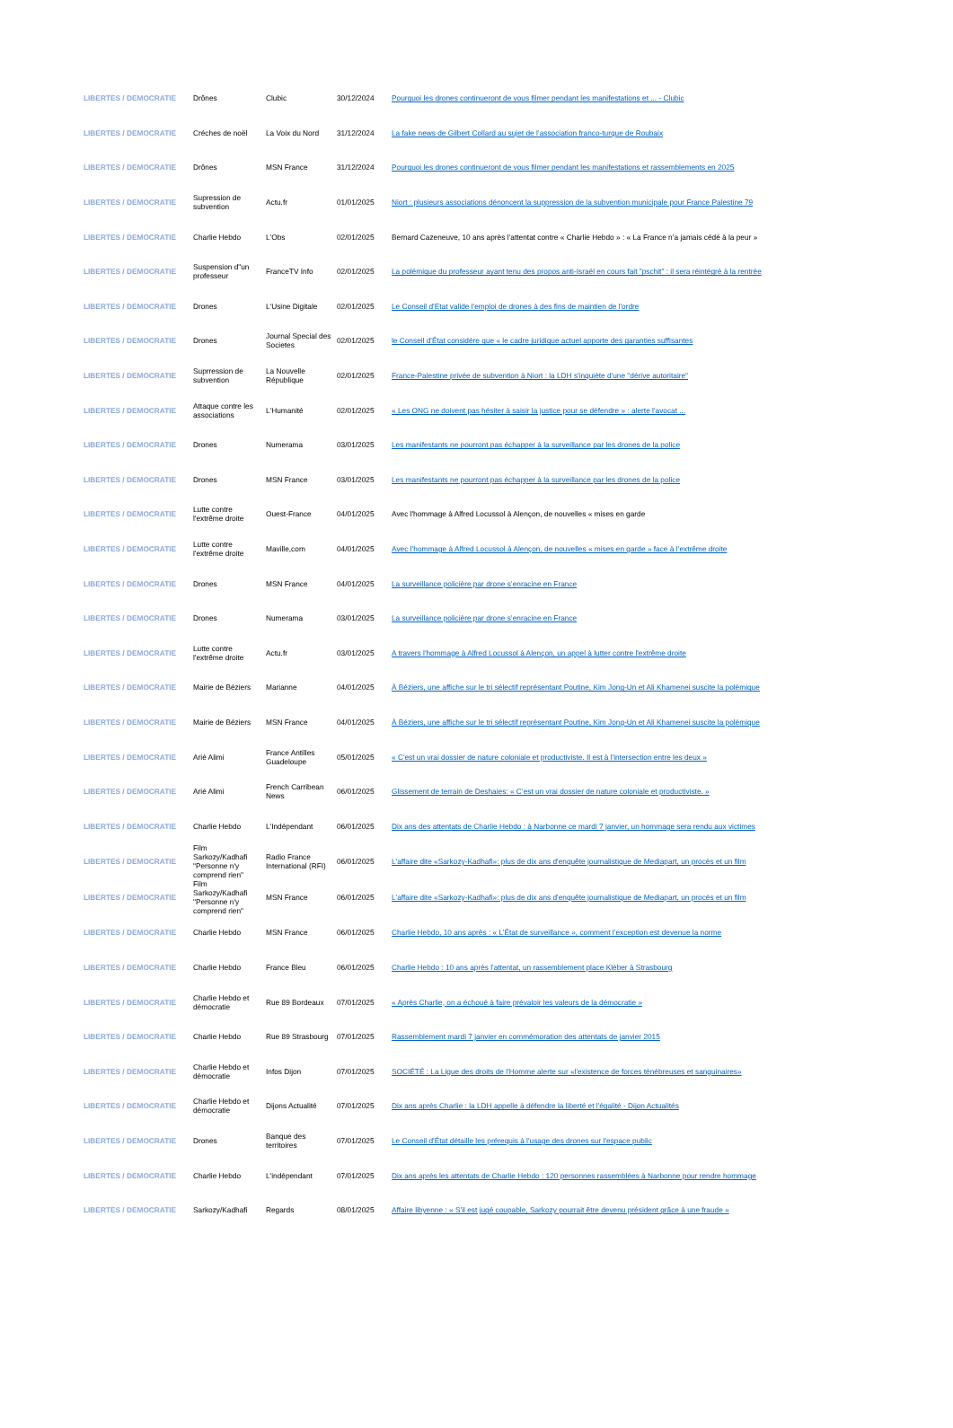| LIBERTES / DEMOCRATIE | Drônes | Clubic | 30/12/2024 | Pourquoi les drones continueront de vous filmer pendant les manifestations et ... - Clubic |
| LIBERTES / DEMOCRATIE | Créches de noël | La Voix du Nord | 31/12/2024 | La fake news de Gilbert Collard au sujet de l’association franco-turque de Roubaix |
| LIBERTES / DEMOCRATIE | Drônes | MSN France | 31/12/2024 | Pourquoi les drones continueront de vous filmer pendant les manifestations et rassemblements en 2025 |
| LIBERTES / DEMOCRATIE | Supression de subvention | Actu.fr | 01/01/2025 | Niort : plusieurs associations dénoncent la suppression de la subvention municipale pour France Palestine 79 |
| LIBERTES / DEMOCRATIE | Charlie Hebdo | L'Obs | 02/01/2025 | Bernard Cazeneuve, 10 ans après l’attentat contre « Charlie Hebdo » : « La France n’a jamais cédé à la peur » |
| LIBERTES / DEMOCRATIE | Suspension d"un professeur | FranceTV Info | 02/01/2025 | La polémique du professeur ayant tenu des propos anti-Israël en cours fait "pschit" : il sera réintégré à la rentrée |
| LIBERTES / DEMOCRATIE | Drones | L'Usine Digitale | 02/01/2025 | Le Conseil d'Etat valide l'emploi de drones à des fins de maintien de l'ordre |
| LIBERTES / DEMOCRATIE | Drones | Journal Special des Societes | 02/01/2025 | le Conseil d'État considère que « le cadre juridique actuel apporte des garanties suffisantes |
| LIBERTES / DEMOCRATIE | Suprression de subvention | La Nouvelle République | 02/01/2025 | France-Palestine privée de subvention à Niort : la LDH s'inquiète d'une "dérive autoritaire" |
| LIBERTES / DEMOCRATIE | Attaque contre les associations | L'Humanité | 02/01/2025 | « Les ONG ne doivent pas hésiter à saisir la justice pour se défendre » : alerte l'avocat ... |
| LIBERTES / DEMOCRATIE | Drones | Numerama | 03/01/2025 | Les manifestants ne pourront pas échapper à la surveillance par les drones de la police |
| LIBERTES / DEMOCRATIE | Drones | MSN France | 03/01/2025 | Les manifestants ne pourront pas échapper à la surveillance par les drones de la police |
| LIBERTES / DEMOCRATIE | Lutte contre l'extrême droite | Ouest-France | 04/01/2025 | Avec l'hommage à Alfred Locussol à Alençon, de nouvelles « mises en garde |
| LIBERTES / DEMOCRATIE | Lutte contre l'extrême droite | Maville,com | 04/01/2025 | Avec l’hommage à Alfred Locussol à Alençon, de nouvelles « mises en garde » face à l’extrême droite |
| LIBERTES / DEMOCRATIE | Drones | MSN France | 04/01/2025 | La surveillance policière par drone s’enracine en France |
| LIBERTES / DEMOCRATIE | Drones | Numerama | 03/01/2025 | La surveillance policière par drone s’enracine en France |
| LIBERTES / DEMOCRATIE | Lutte contre l'extrême droite | Actu.fr | 03/01/2025 | A travers l'hommage à Alfred Locussol à Alençon, un appel à lutter contre l'extrême droite |
| LIBERTES / DEMOCRATIE | Mairie de Béziers | Marianne | 04/01/2025 | À Béziers, une affiche sur le tri sélectif représentant Poutine, Kim Jong-Un et Ali Khamenei suscite la polémique |
| LIBERTES / DEMOCRATIE | Mairie de Béziers | MSN France | 04/01/2025 | À Béziers, une affiche sur le tri sélectif représentant Poutine, Kim Jong-Un et Ali Khamenei suscite la polémique |
| LIBERTES / DEMOCRATIE | Arié Alimi | France Antilles Guadeloupe | 05/01/2025 | « C'est un vrai dossier de nature coloniale et productiviste. Il est à l'intersection entre les deux » |
| LIBERTES / DEMOCRATIE | Arié Alimi | French Carribean News | 06/01/2025 | Glissement de terrain de Deshaies: « C’est un vrai dossier de nature coloniale et productiviste. » |
| LIBERTES / DEMOCRATIE | Charlie Hebdo | L'Indépendant | 06/01/2025 | Dix ans des attentats de Charlie Hebdo : à Narbonne ce mardi 7 janvier, un hommage sera rendu aux victimes |
| LIBERTES / DEMOCRATIE | Film Sarkozy/Kadhafi "Personne n'y comprend rien" | Radio France International (RFI) | 06/01/2025 | L'affaire dite «Sarkozy-Kadhafi»: plus de dix ans d'enquête journalistique de Mediapart, un procès et un film |
| LIBERTES / DEMOCRATIE | Film Sarkozy/Kadhafi "Personne n'y comprend rien" | MSN France | 06/01/2025 | L'affaire dite «Sarkozy-Kadhafi»: plus de dix ans d'enquête journalistique de Mediapart, un procès et un film |
| LIBERTES / DEMOCRATIE | Charlie Hebdo | MSN France | 06/01/2025 | Charlie Hebdo, 10 ans après : « L’État de surveillance », comment l’exception est devenue la norme |
| LIBERTES / DEMOCRATIE | Charlie Hebdo | France Bleu | 06/01/2025 | Charlie Hebdo : 10 ans après l'attentat, un rassemblement place Kléber à Strasbourg |
| LIBERTES / DEMOCRATIE | Charlie Hebdo et démocratie | Rue 89 Bordeaux | 07/01/2025 | « Après Charlie, on a échoué à faire prévaloir les valeurs de la démocratie » |
| LIBERTES / DEMOCRATIE | Charlie Hebdo | Rue 89 Strasbourg | 07/01/2025 | Rassemblement mardi 7 janvier en commémoration des attentats de janvier 2015 |
| LIBERTES / DEMOCRATIE | Charlie Hebdo et démocratie | Infos Dijon | 07/01/2025 | SOCIÉTÉ : La Ligue des droits de l'Homme alerte sur «l'existence de forces ténébreuses et sanguinaires» |
| LIBERTES / DEMOCRATIE | Charlie Hebdo et démocratie | Dijons Actualité | 07/01/2025 | Dix ans après Charlie : la LDH appelle à défendre la liberté et l'égalité - Dijon Actualités |
| LIBERTES / DEMOCRATIE | Drones | Banque des territoires | 07/01/2025 | Le Conseil d'État détaille les prérequis à l'usage des drones sur l'espace public |
| LIBERTES / DEMOCRATIE | Charlie Hebdo | L'indépendant | 07/01/2025 | Dix ans après les attentats de Charlie Hebdo : 120 personnes rassemblées à Narbonne pour rendre hommage |
| LIBERTES / DEMOCRATIE | Sarkozy/Kadhafi | Regards | 08/01/2025 | Affaire libyenne : « S’il est jugé coupable, Sarkozy pourrait être devenu président grâce à une fraude » |